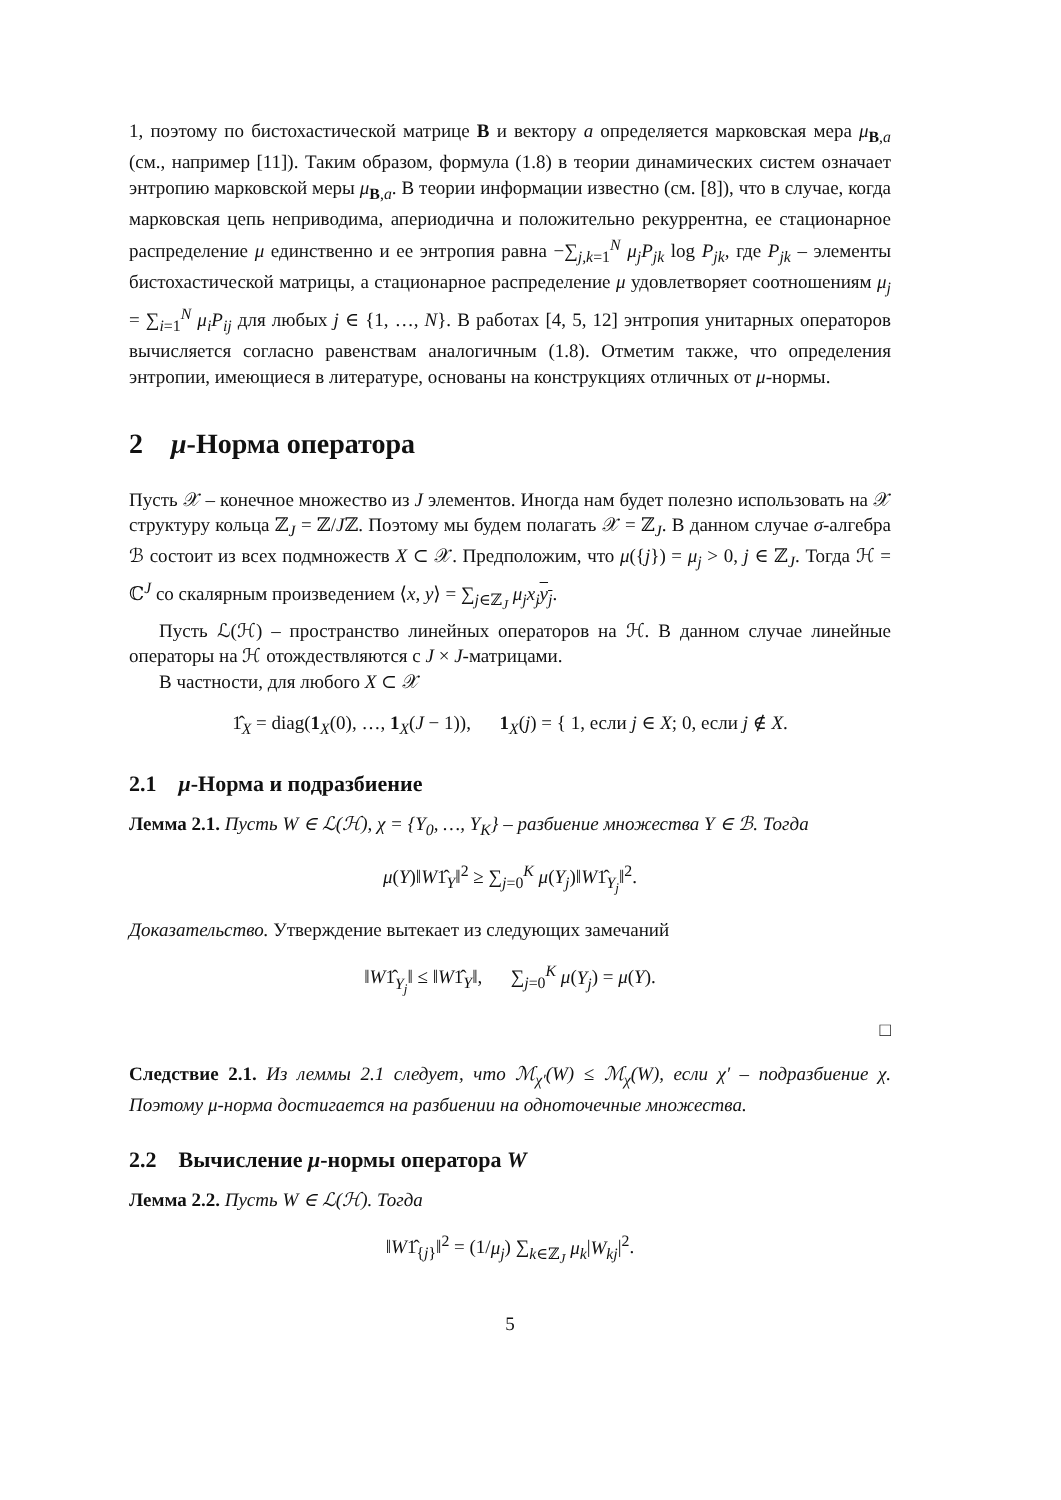1, поэтому по бистохастической матрице B и вектору a определяется марковская мера μ<sub>B,a</sub> (см., например [11]). Таким образом, формула (1.8) в теории динамических систем означает энтропию марковской меры μ<sub>B,a</sub>. В теории информации известно (см. [8]), что в случае, когда марковская цепь неприводима, апериодична и положительно рекуррентна, ее стационарное распределение μ единственно и ее энтропия равна −∑<sub>j,k=1</sub><sup>N</sup> μ<sub>j</sub>P<sub>jk</sub> log P<sub>jk</sub>, где P<sub>jk</sub> – элементы бистохастической матрицы, а стационарное распределение μ удовлетворяет соотношениям μ<sub>j</sub> = ∑<sub>i=1</sub><sup>N</sup> μ<sub>i</sub>P<sub>ij</sub> для любых j ∈ {1, …, N}. В работах [4, 5, 12] энтропия унитарных операторов вычисляется согласно равенствам аналогичным (1.8). Отметим также, что определения энтропии, имеющиеся в литературе, основаны на конструкциях отличных от μ-нормы.
2 μ-Норма оператора
Пусть 𝒳 – конечное множество из J элементов. Иногда нам будет полезно использовать на 𝒳 структуру кольца ℤ<sub>J</sub> = ℤ/Jℤ. Поэтому мы будем полагать 𝒳 = ℤ<sub>J</sub>. В данном случае σ-алгебра ℬ состоит из всех подмножеств X ⊂ 𝒳. Предположим, что μ({j}) = μ<sub>j</sub> > 0, j ∈ ℤ<sub>J</sub>. Тогда ℋ = ℂ<sup>J</sup> со скалярным произведением ⟨x, y⟩ = ∑<sub>j∈ℤ<sub>J</sub></sub> μ<sub>j</sub>x<sub>j</sub> y<sub>j</sub>.
Пусть ℒ(ℋ) – пространство линейных операторов на ℋ. В данном случае линейные операторы на ℋ отождествляются с J × J-матрицами.
В частности, для любого X ⊂ 𝒳
1̂<sub>X</sub> = diag(1<sub>X</sub>(0), …, 1<sub>X</sub>(J − 1)), 1<sub>X</sub>(j) = { 1, если j ∈ X; 0, если j ∉ X.
2.1 μ-Норма и подразбиение
Лемма 2.1. Пусть W ∈ ℒ(ℋ), χ = {Y<sub>0</sub>, …, Y<sub>K</sub>} – разбиение множества Y ∈ ℬ. Тогда
μ(Y)‖W1̂<sub>Y</sub>‖<sup>2</sup> ≥ ∑<sub>j=0</sub><sup>K</sup> μ(Y<sub>j</sub>)‖W1̂<sub>Y<sub>j</sub></sub>‖<sup>2</sup>.
Доказательство. Утверждение вытекает из следующих замечаний
‖W1̂<sub>Y<sub>j</sub></sub>‖ ≤ ‖W1̂<sub>Y</sub>‖, ∑<sub>j=0</sub><sup>K</sup> μ(Y<sub>j</sub>) = μ(Y).
□
Следствие 2.1. Из леммы 2.1 следует, что ℳ<sub>χ′</sub>(W) ≤ ℳ<sub>χ</sub>(W), если χ′ – подразбиение χ. Поэтому μ-норма достигается на разбиении на одноточечные множества.
2.2 Вычисление μ-нормы оператора W
Лемма 2.2. Пусть W ∈ ℒ(ℋ). Тогда
‖W1̂<sub>{j}</sub>‖<sup>2</sup> = (1/μ<sub>j</sub>) ∑<sub>k∈ℤ<sub>J</sub></sub> μ<sub>k</sub>|W<sub>kj</sub>|<sup>2</sup>.
5